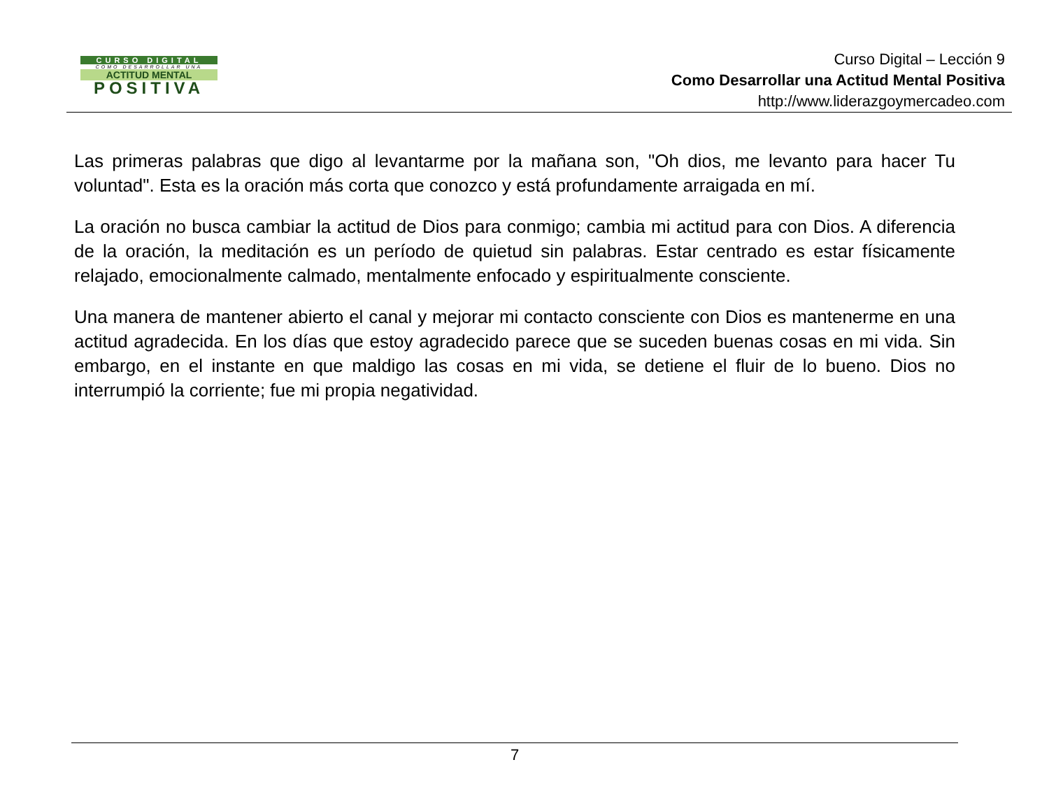CURSO DIGITAL
COMO DESARROLLAR UNA
ACTITUD MENTAL
POSITIVA
Curso Digital – Lección 9
Como Desarrollar una Actitud Mental Positiva
http://www.liderazgoymercadeo.com
Las primeras palabras que digo al levantarme por la mañana son, "Oh dios, me levanto para hacer Tu voluntad". Esta es la oración más corta que conozco y está profundamente arraigada en mí.
La oración no busca cambiar la actitud de Dios para conmigo; cambia mi actitud para con Dios. A diferencia de la oración, la meditación es un período de quietud sin palabras. Estar centrado es estar físicamente relajado, emocionalmente calmado, mentalmente enfocado y espiritualmente consciente.
Una manera de mantener abierto el canal y mejorar mi contacto consciente con Dios es mantenerme en una actitud agradecida. En los días que estoy agradecido parece que se suceden buenas cosas en mi vida. Sin embargo, en el instante en que maldigo las cosas en mi vida, se detiene el fluir de lo bueno. Dios no interrumpió la corriente; fue mi propia negatividad.
7